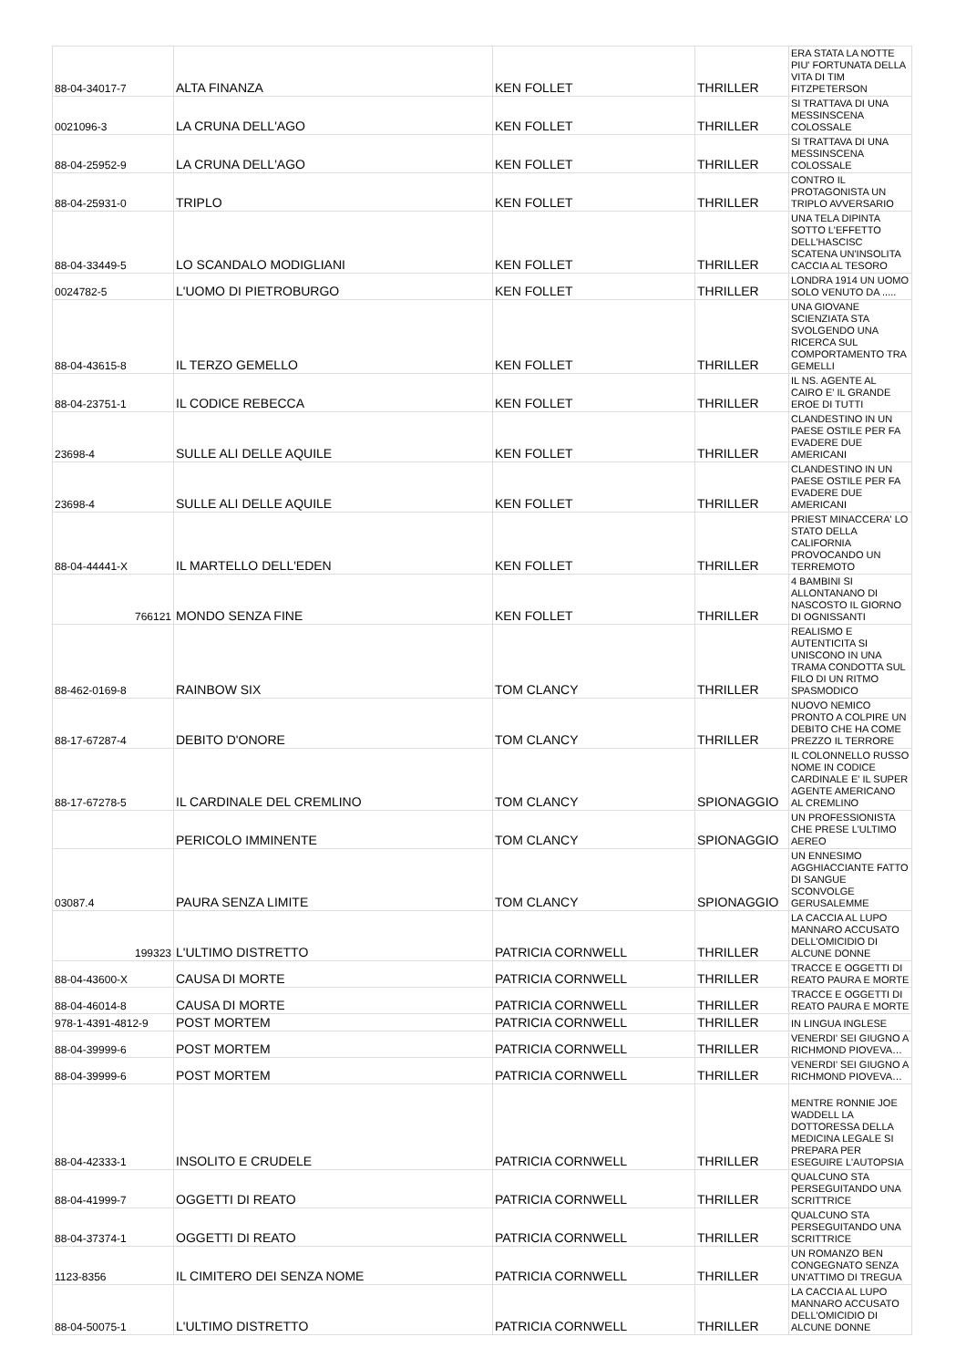| 88-04-34017-7 | ALTA FINANZA | KEN FOLLET | THRILLER | ERA STATA LA NOTTE PIU' FORTUNATA DELLA VITA DI TIM FITZPETERSON |
| 0021096-3 | LA CRUNA DELL'AGO | KEN FOLLET | THRILLER | SI TRATTAVA DI UNA MESSINSCENA COLOSSALE |
| 88-04-25952-9 | LA CRUNA DELL'AGO | KEN FOLLET | THRILLER | SI TRATTAVA DI UNA MESSINSCENA COLOSSALE |
| 88-04-25931-0 | TRIPLO | KEN FOLLET | THRILLER | CONTRO IL PROTAGONISTA UN TRIPLO AVVERSARIO |
| 88-04-33449-5 | LO SCANDALO MODIGLIANI | KEN FOLLET | THRILLER | UNA TELA DIPINTA SOTTO L'EFFETTO DELL'HASCISC SCATENA UN'INSOLITA CACCIA AL TESORO |
| 0024782-5 | L'UOMO DI PIETROBURGO | KEN FOLLET | THRILLER | LONDRA 1914 UN UOMO SOLO VENUTO DA ..... |
| 88-04-43615-8 | IL TERZO GEMELLO | KEN FOLLET | THRILLER | UNA GIOVANE SCIENZIATA STA SVOLGENDO UNA RICERCA SUL COMPORTAMENTO TRA GEMELLI |
| 88-04-23751-1 | IL CODICE REBECCA | KEN FOLLET | THRILLER | IL NS. AGENTE AL CAIRO E' IL GRANDE EROE DI TUTTI |
| 23698-4 | SULLE ALI DELLE AQUILE | KEN FOLLET | THRILLER | CLANDESTINO IN UN PAESE OSTILE PER FA EVADERE DUE AMERICANI |
| 23698-4 | SULLE ALI DELLE AQUILE | KEN FOLLET | THRILLER | CLANDESTINO IN UN PAESE OSTILE PER FA EVADERE DUE AMERICANI |
| 88-04-44441-X | IL MARTELLO DELL'EDEN | KEN FOLLET | THRILLER | PRIEST MINACCERA' LO STATO DELLA CALIFORNIA PROVOCANDO UN TERREMOTO |
| 766121 | MONDO SENZA FINE | KEN FOLLET | THRILLER | 4 BAMBINI SI ALLONTANANO DI NASCOSTO IL GIORNO DI OGNISSANTI |
| 88-462-0169-8 | RAINBOW SIX | TOM CLANCY | THRILLER | REALISMO E AUTENTICITA SI UNISCONO IN UNA TRAMA CONDOTTA SUL FILO DI UN RITMO SPASMODICO |
| 88-17-67287-4 | DEBITO D'ONORE | TOM CLANCY | THRILLER | NUOVO NEMICO PRONTO A COLPIRE UN DEBITO CHE HA COME PREZZO IL TERRORE |
| 88-17-67278-5 | IL CARDINALE DEL CREMLINO | TOM CLANCY | SPIONAGGIO | IL COLONNELLO RUSSO NOME IN CODICE CARDINALE E' IL SUPER AGENTE AMERICANO AL CREMLINO |
| | PERICOLO IMMINENTE | TOM CLANCY | SPIONAGGIO | UN PROFESSIONISTA CHE PRESE L'ULTIMO AEREO |
| 03087.4 | PAURA SENZA LIMITE | TOM CLANCY | SPIONAGGIO | UN ENNESIMO AGGHIACCIANTE FATTO DI SANGUE SCONVOLGE GERUSALEMME |
| 199323 | L'ULTIMO DISTRETTO | PATRICIA CORNWELL | THRILLER | LA CACCIA AL LUPO MANNARO ACCUSATO DELL'OMICIDIO DI ALCUNE DONNE |
| 88-04-43600-X | CAUSA DI MORTE | PATRICIA CORNWELL | THRILLER | TRACCE E OGGETTI DI REATO PAURA E MORTE |
| 88-04-46014-8 | CAUSA DI MORTE | PATRICIA CORNWELL | THRILLER | TRACCE E OGGETTI DI REATO PAURA E MORTE |
| 978-1-4391-4812-9 | POST MORTEM | PATRICIA CORNWELL | THRILLER | IN LINGUA INGLESE |
| 88-04-39999-6 | POST MORTEM | PATRICIA CORNWELL | THRILLER | VENERDI' SEI GIUGNO A RICHMOND PIOVEVA… |
| 88-04-39999-6 | POST MORTEM | PATRICIA CORNWELL | THRILLER | VENERDI' SEI GIUGNO A RICHMOND PIOVEVA… |
| 88-04-42333-1 | INSOLITO E CRUDELE | PATRICIA CORNWELL | THRILLER | MENTRE RONNIE JOE WADDELL LA DOTTORESSA DELLA MEDICINA LEGALE SI PREPARA PER ESEGUIRE L'AUTOPSIA |
| 88-04-41999-7 | OGGETTI DI REATO | PATRICIA CORNWELL | THRILLER | QUALCUNO STA PERSEGUITANDO UNA SCRITTRICE |
| 88-04-37374-1 | OGGETTI DI REATO | PATRICIA CORNWELL | THRILLER | QUALCUNO STA PERSEGUITANDO UNA SCRITTRICE |
| 1123-8356 | IL CIMITERO DEI SENZA NOME | PATRICIA CORNWELL | THRILLER | UN ROMANZO BEN CONGEGNATO SENZA UN'ATTIMO DI TREGUA |
| 88-04-50075-1 | L'ULTIMO DISTRETTO | PATRICIA CORNWELL | THRILLER | LA CACCIA AL LUPO MANNARO ACCUSATO DELL'OMICIDIO DI ALCUNE DONNE |